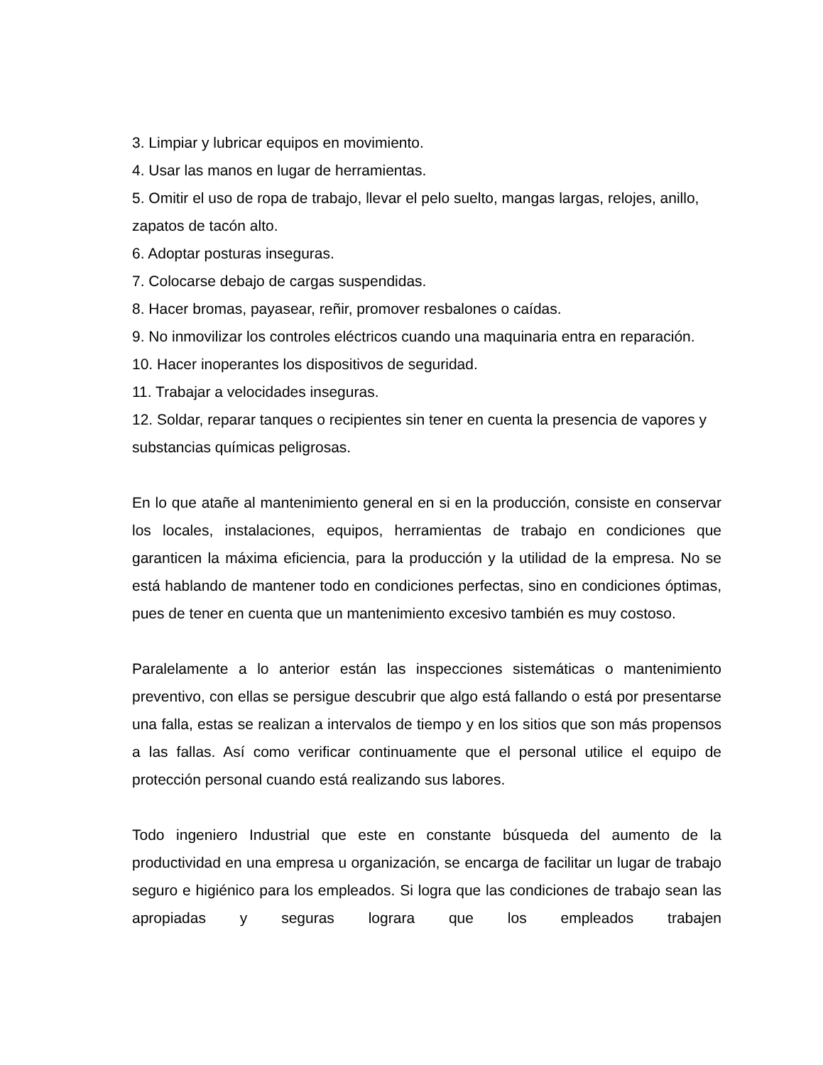3. Limpiar y lubricar equipos en movimiento.
4. Usar las manos en lugar de herramientas.
5. Omitir el uso de ropa de trabajo, llevar el pelo suelto, mangas largas, relojes, anillo, zapatos de tacón alto.
6. Adoptar posturas inseguras.
7. Colocarse debajo de cargas suspendidas.
8. Hacer bromas, payasear, reñir, promover resbalones o caídas.
9. No inmovilizar los controles eléctricos cuando una maquinaria entra en reparación.
10. Hacer inoperantes los dispositivos de seguridad.
11. Trabajar a velocidades inseguras.
12. Soldar, reparar tanques o recipientes sin tener en cuenta la presencia de vapores y substancias químicas peligrosas.
En lo que atañe al mantenimiento general en si en la producción, consiste en conservar los locales, instalaciones, equipos, herramientas de trabajo en condiciones que garanticen la máxima eficiencia, para la producción y la utilidad de la empresa. No se está hablando de mantener todo en condiciones perfectas, sino en condiciones óptimas, pues de tener en cuenta que un mantenimiento excesivo también es muy costoso.
Paralelamente a lo anterior están las inspecciones sistemáticas o mantenimiento preventivo, con ellas se persigue descubrir que algo está fallando o está por presentarse una falla, estas se realizan a intervalos de tiempo y en los sitios que son más propensos a las fallas. Así como verificar continuamente que el personal utilice el equipo de protección personal cuando está realizando sus labores.
Todo ingeniero Industrial que este en constante búsqueda del aumento de la productividad en una empresa u organización, se encarga de facilitar un lugar de trabajo seguro e higiénico para los empleados. Si logra que las condiciones de trabajo sean las apropiadas y seguras lograra que los empleados trabajen